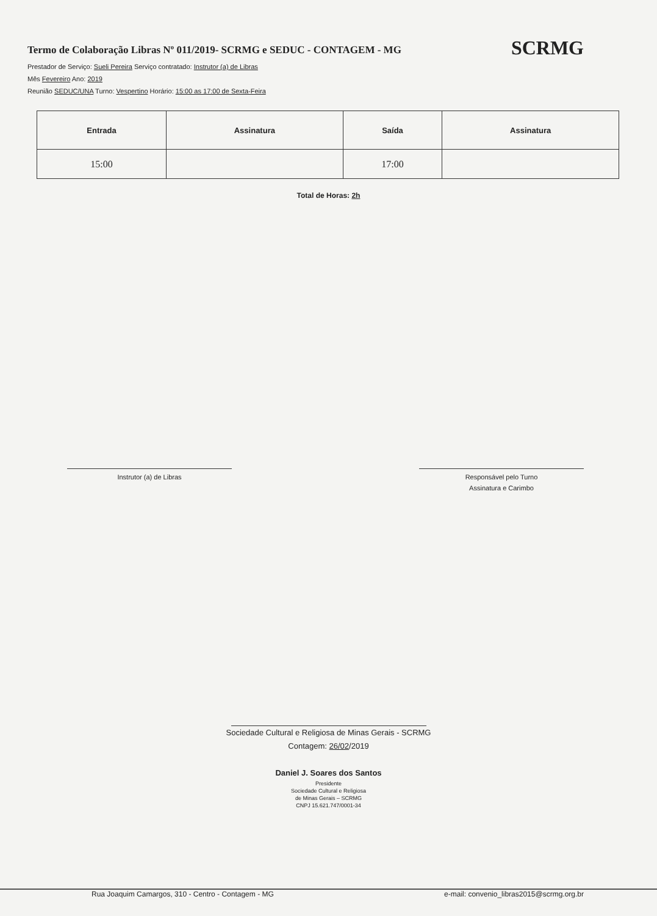Termo de Colaboração Libras Nº 011/2019- SCRMG e SEDUC - CONTAGEM - MG
SCRMG
Prestador de Serviço: Sueli Pereira Serviço contratado: Instrutor (a) de Libras
Mês Fevereiro Ano: 2019
Reunião SEDUC/UNA Turno: Vespertino Horário: 15:00 as 17:00 de Sexta-Feira
| Entrada | Assinatura | Saída | Assinatura |
| --- | --- | --- | --- |
| 15:00 | | 17:00 | |
Total de Horas: 2h
Instrutor (a) de Libras Responsável pelo Turno
Assinatura e Carimbo
Sociedade Cultural e Religiosa de Minas Gerais - SCRMG
Contagem: 26/02/2019
Daniel J. Soares dos Santos
Presidente
Sociedade Cultural e Religiosa
de Minas Gerais – SCRMG
CNPJ 15.621.747/0001-34
Rua Joaquim Camargos, 310 - Centro - Contagem - MG e-mail: convenio_libras2015@scrmg.org.br